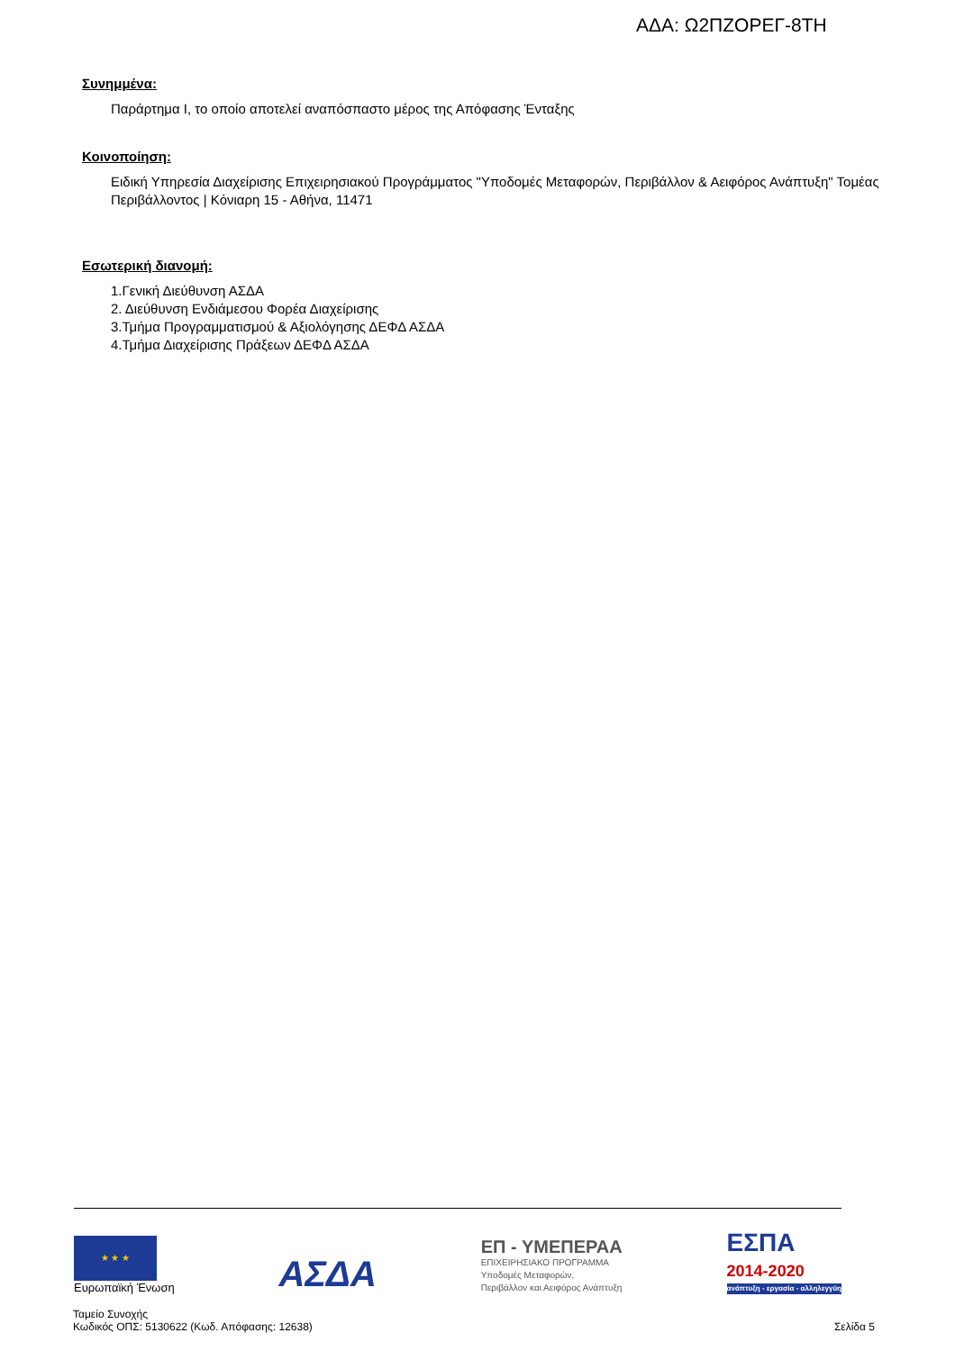ΑΔΑ: Ω2ΠΖΟΡΕΓ-8ΤΗ
Συνημμένα:
Παράρτημα Ι, το οποίο αποτελεί αναπόσπαστο μέρος της Απόφασης Ένταξης
Κοινοποίηση:
Ειδική Υπηρεσία Διαχείρισης Επιχειρησιακού Προγράμματος "Υποδομές Μεταφορών, Περιβάλλον & Αειφόρος Ανάπτυξη" Τομέας Περιβάλλοντος | Κόνιαρη 15 - Αθήνα, 11471
Εσωτερική διανομή:
1.Γενική Διεύθυνση ΑΣΔΑ
2. Διεύθυνση Ενδιάμεσου Φορέα Διαχείρισης
3.Τμήμα Προγραμματισμού & Αξιολόγησης ΔΕΦΔ ΑΣΔΑ
4.Τμήμα Διαχείρισης Πράξεων ΔΕΦΔ ΑΣΔΑ
★ ★ ★
Ευρωπαϊκή Ένωση
ΑΣΔΑ
ΕΠ - ΥΜΕΠΕΡΑΑ
ΕΠΙΧΕΙΡΗΣΙΑΚΟ ΠΡΟΓΡΑΜΜΑ
Υποδομές Μεταφορών,
Περιβάλλον και Αειφόρος Ανάπτυξη
ΕΣΠΑ
2014-2020
ανάπτυξη - εργασία - αλληλεγγύη
Ταμείο Συνοχής
Κωδικός ΟΠΣ: 5130622 (Κωδ. Απόφασης: 12638)
Σελίδα 5